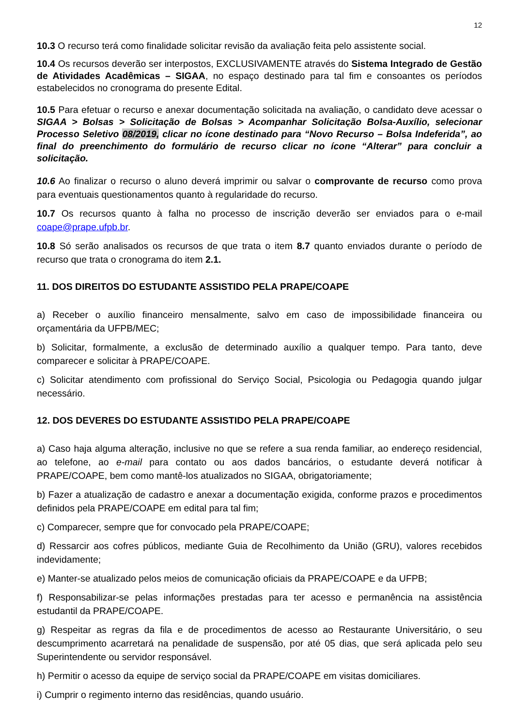12
10.3 O recurso terá como finalidade solicitar revisão da avaliação feita pelo assistente social.
10.4 Os recursos deverão ser interpostos, EXCLUSIVAMENTE através do Sistema Integrado de Gestão de Atividades Acadêmicas – SIGAA, no espaço destinado para tal fim e consoantes os períodos estabelecidos no cronograma do presente Edital.
10.5 Para efetuar o recurso e anexar documentação solicitada na avaliação, o candidato deve acessar o SIGAA > Bolsas > Solicitação de Bolsas > Acompanhar Solicitação Bolsa-Auxílio, selecionar Processo Seletivo 08/2019, clicar no ícone destinado para “Novo Recurso – Bolsa Indeferida”, ao final do preenchimento do formulário de recurso clicar no ícone “Alterar” para concluir a solicitação.
10.6 Ao finalizar o recurso o aluno deverá imprimir ou salvar o comprovante de recurso como prova para eventuais questionamentos quanto à regularidade do recurso.
10.7 Os recursos quanto à falha no processo de inscrição deverão ser enviados para o e-mail coape@prape.ufpb.br.
10.8 Só serão analisados os recursos de que trata o item 8.7 quanto enviados durante o período de recurso que trata o cronograma do item 2.1.
11. DOS DIREITOS DO ESTUDANTE ASSISTIDO PELA PRAPE/COAPE
a) Receber o auxílio financeiro mensalmente, salvo em caso de impossibilidade financeira ou orçamentária da UFPB/MEC;
b) Solicitar, formalmente, a exclusão de determinado auxílio a qualquer tempo. Para tanto, deve comparecer e solicitar à PRAPE/COAPE.
c) Solicitar atendimento com profissional do Serviço Social, Psicologia ou Pedagogia quando julgar necessário.
12. DOS DEVERES DO ESTUDANTE ASSISTIDO PELA PRAPE/COAPE
a) Caso haja alguma alteração, inclusive no que se refere a sua renda familiar, ao endereço residencial, ao telefone, ao e-mail para contato ou aos dados bancários, o estudante deverá notificar à PRAPE/COAPE, bem como mantê-los atualizados no SIGAA, obrigatoriamente;
b) Fazer a atualização de cadastro e anexar a documentação exigida, conforme prazos e procedimentos definidos pela PRAPE/COAPE em edital para tal fim;
c) Comparecer, sempre que for convocado pela PRAPE/COAPE;
d) Ressarcir aos cofres públicos, mediante Guia de Recolhimento da União (GRU), valores recebidos indevidamente;
e) Manter-se atualizado pelos meios de comunicação oficiais da PRAPE/COAPE e da UFPB;
f) Responsabilizar-se pelas informações prestadas para ter acesso e permanência na assistência estudantil da PRAPE/COAPE.
g) Respeitar as regras da fila e de procedimentos de acesso ao Restaurante Universitário, o seu descumprimento acarretará na penalidade de suspensão, por até 05 dias, que será aplicada pelo seu Superintendente ou servidor responsável.
h) Permitir o acesso da equipe de serviço social da PRAPE/COAPE em visitas domiciliares.
i) Cumprir o regimento interno das residências, quando usuário.